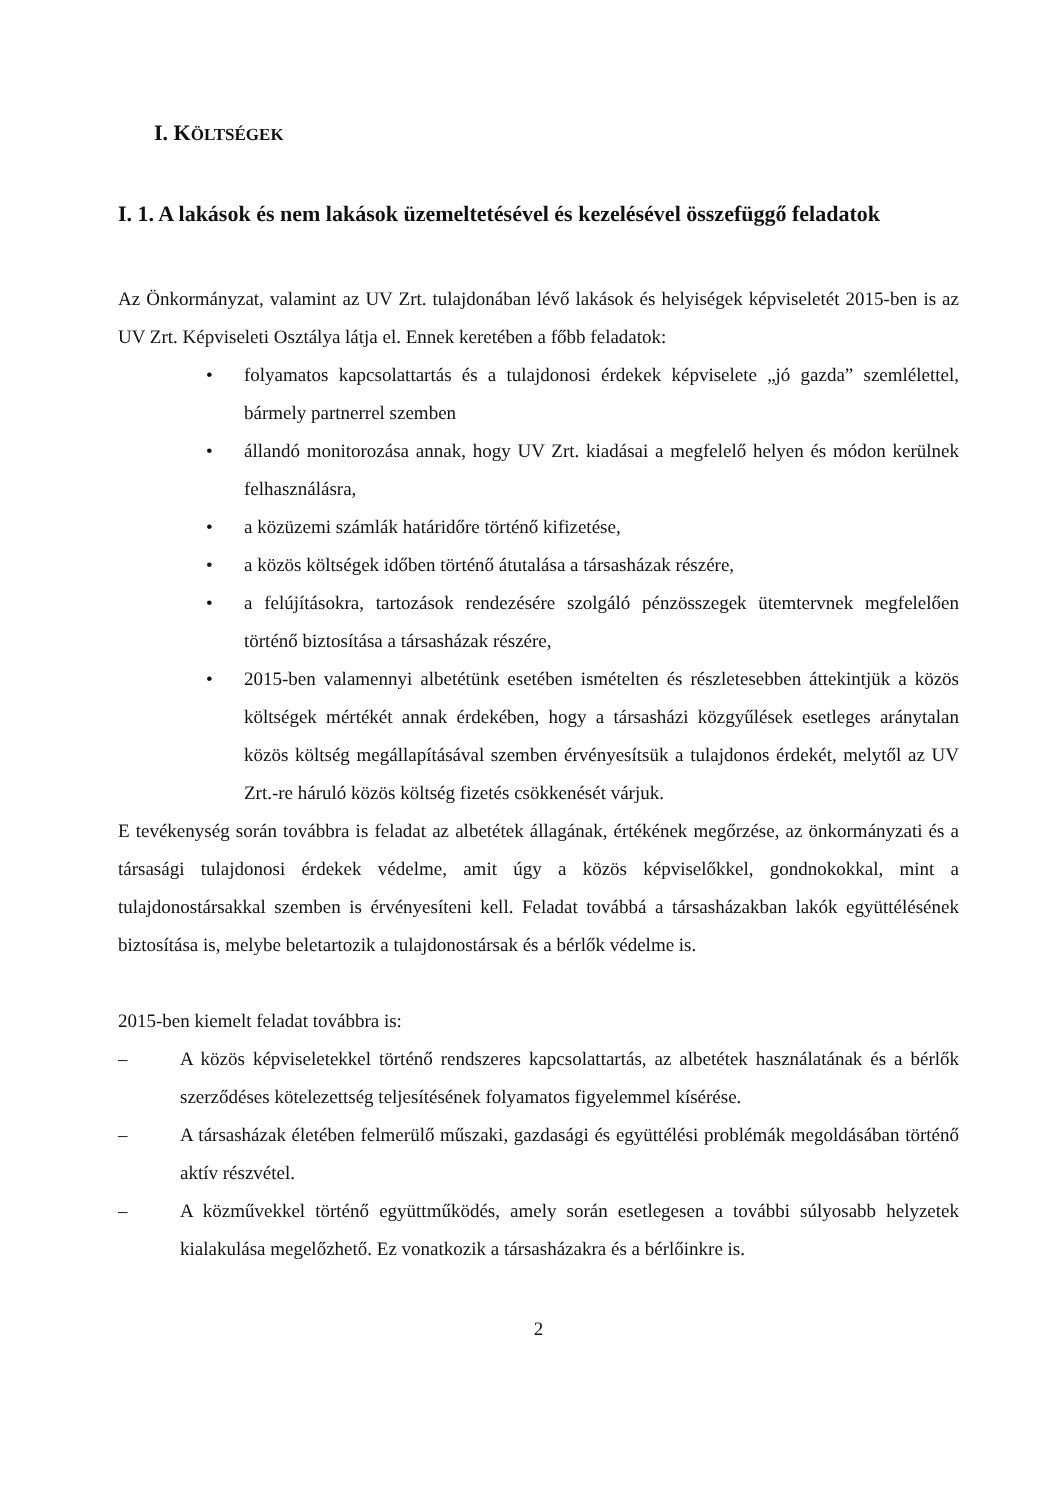I. KÖLTSÉGEK
I. 1. A lakások és nem lakások üzemeltetésével és kezelésével összefüggő feladatok
Az Önkormányzat, valamint az UV Zrt. tulajdonában lévő lakások és helyiségek képviseletét 2015-ben is az UV Zrt. Képviseleti Osztálya látja el. Ennek keretében a főbb feladatok:
• folyamatos kapcsolattartás és a tulajdonosi érdekek képviselete „jó gazda” szemlélettel, bármely partnerrel szemben
• állandó monitorozása annak, hogy UV Zrt. kiadásai a megfelelő helyen és módon kerülnek felhasználásra,
• a közüzemi számlák határidőre történő kifizetése,
• a közös költségek időben történő átutalása a társasházak részére,
• a felújításokra, tartozások rendezésére szolgáló pénzösszegek ütemtervnek megfelelően történő biztosítása a társasházak részére,
• 2015-ben valamennyi albetétünk esetében ismételten és részletesebben áttekintjük a közös költségek mértékét annak érdekében, hogy a társasházi közgyűlések esetleges aránytalan közös költség megállapításával szemben érvényesítsük a tulajdonos érdekét, melytől az UV Zrt.-re háruló közös költség fizetés csökkenését várjuk.
E tevékenység során továbbra is feladat az albetétek állagának, értékének megőrzése, az önkormányzati és a társasági tulajdonosi érdekek védelme, amit úgy a közös képviselőkkel, gondnokokkal, mint a tulajdonostársakkal szemben is érvényesíteni kell. Feladat továbbá a társasházakban lakók együttélésének biztosítása is, melybe beletartozik a tulajdonostársak és a bérlők védelme is.
2015-ben kiemelt feladat továbbra is:
– A közös képviseletekkel történő rendszeres kapcsolattartás, az albetétek használatának és a bérlők szerződéses kötelezettség teljesítésének folyamatos figyelemmel kísérése.
– A társasházak életében felmerülő műszaki, gazdasági és együttélési problémák megoldásában történő aktív részvétel.
– A közművekkel történő együttműködés, amely során esetlegesen a további súlyosabb helyzetek kialakulása megelőzhető. Ez vonatkozik a társasházakra és a bérlőinkre is.
2